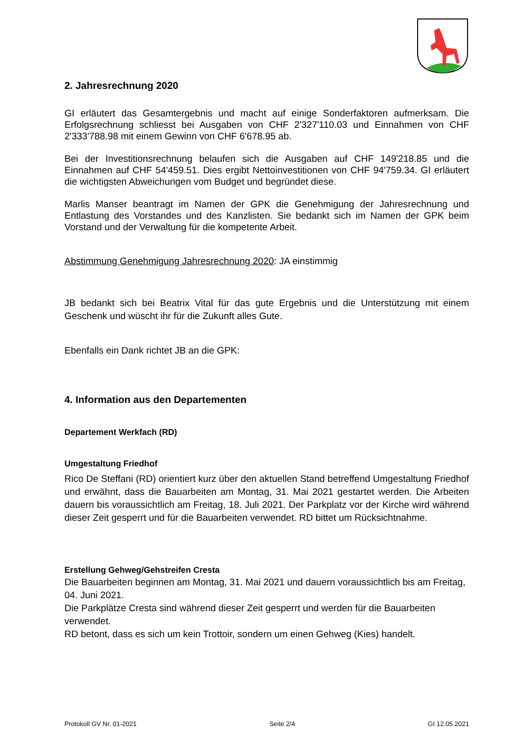2. Jahresrechnung 2020
GI erläutert das Gesamtergebnis und macht auf einige Sonderfaktoren aufmerksam. Die Erfolgsrechnung schliesst bei Ausgaben von CHF 2'327'110.03 und Einnahmen von CHF 2'333'788.98 mit einem Gewinn von CHF 6'678.95 ab.
Bei der Investitionsrechnung belaufen sich die Ausgaben auf CHF 149'218.85 und die Einnahmen auf CHF 54'459.51. Dies ergibt Nettoinvestitionen von CHF 94'759.34. GI erläutert die wichtigsten Abweichungen vom Budget und begründet diese.
Marlis Manser beantragt im Namen der GPK die Genehmigung der Jahresrechnung und Entlastung des Vorstandes und des Kanzlisten. Sie bedankt sich im Namen der GPK beim Vorstand und der Verwaltung für die kompetente Arbeit.
Abstimmung Genehmigung Jahresrechnung 2020: JA einstimmig
JB bedankt sich bei Beatrix Vital für das gute Ergebnis und die Unterstützung mit einem Geschenk und wüscht ihr für die Zukunft alles Gute.
Ebenfalls ein Dank richtet JB an die GPK:
4. Information aus den Departementen
Departement Werkfach (RD)
Umgestaltung Friedhof
Rico De Steffani (RD) orientiert kurz über den aktuellen Stand betreffend Umgestaltung Friedhof und erwähnt, dass die Bauarbeiten am Montag, 31. Mai 2021 gestartet werden. Die Arbeiten dauern bis voraussichtlich am Freitag, 18. Juli 2021. Der Parkplatz vor der Kirche wird während dieser Zeit gesperrt und für die Bauarbeiten verwendet. RD bittet um Rücksichtnahme.
Erstellung Gehweg/Gehstreifen Cresta
Die Bauarbeiten beginnen am Montag, 31. Mai 2021 und dauern voraussichtlich bis am Freitag, 04. Juni 2021.
Die Parkplätze Cresta sind während dieser Zeit gesperrt und werden für die Bauarbeiten verwendet.
RD betont, dass es sich um kein Trottoir, sondern um einen Gehweg (Kies) handelt.
Protokoll GV Nr. 01-2021 Seite 2/4 GI 12.05.2021